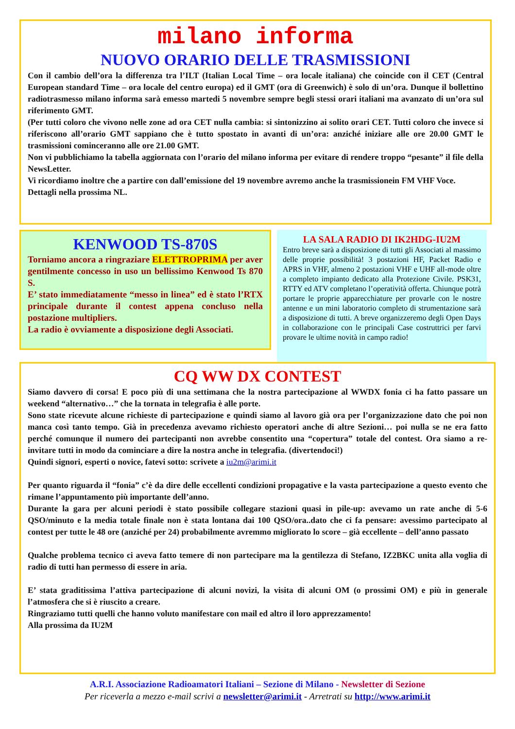milano informa
NUOVO ORARIO DELLE TRASMISSIONI
Con il cambio dell’ora la differenza tra l’ILT (Italian Local Time – ora locale italiana) che coincide con il CET (Central European standard Time – ora locale del centro europa) ed il GMT (ora di Greenwich) è solo di un’ora. Dunque il bollettino radiotrasmesso milano informa sarà emesso martedi 5 novembre sempre begli stessi orari italiani ma avanzato di un’ora sul riferimento GMT.
(Per tutti coloro che vivono nelle zone ad ora CET nulla cambia: si sintonizzino ai solito orari CET. Tutti coloro che invece si riferiscono all’orario GMT sappiano che è tutto spostato in avanti di un’ora: anziché iniziare alle ore 20.00 GMT le trasmissioni cominceranno alle ore 21.00 GMT.
Non vi pubblichiamo la tabella aggiornata con l’orario del milano informa per evitare di rendere troppo “pesante” il file della NewsLetter.
Vi ricordiamo inoltre che a partire con dall’emissione del 19 novembre avremo anche la trasmissionein FM VHF Voce.
Dettagli nella prossima NL.
KENWOOD TS-870S
Torniamo ancora a ringraziare ELETTROPRIMA per aver gentilmente concesso in uso un bellissimo Kenwood Ts 870 S.
E’ stato immediatamente “messo in linea” ed è stato l’RTX principale durante il contest appena concluso nella postazione multipliers.
La radio è ovviamente a disposizione degli Associati.
LA SALA RADIO DI IK2HDG-IU2M
Entro breve sarà a disposizione di tutti gli Associati al massimo delle proprie possibilità! 3 postazioni HF, Packet Radio e APRS in VHF, almeno 2 postazioni VHF e UHF all-mode oltre a completo impianto dedicato alla Protezione Civile. PSK31, RTTY ed ATV completano l’operatività offerta. Chiunque potrà portare le proprie apparecchiature per provarle con le nostre antenne e un mini laboratorio completo di strumentazione sarà a disposizione di tutti. A breve organizzeremo degli Open Days in collaborazione con le principali Case costruttrici per farvi provare le ultime novità in campo radio!
CQ WW DX CONTEST
Siamo davvero di corsa! E poco più di una settimana che la nostra partecipazione al WWDX fonia ci ha fatto passare un weekend “alternativo…” che la tornata in telegrafia è alle porte.
Sono state ricevute alcune richieste di partecipazione e quindi siamo al lavoro già ora per l’organizzazione dato che poi non manca così tanto tempo. Già in precedenza avevamo richiesto operatori anche di altre Sezioni… poi nulla se ne era fatto perché comunque il numero dei partecipanti non avrebbe consentito una “copertura” totale del contest. Ora siamo a re-invitare tutti in modo da cominciare a dire la nostra anche in telegrafia. (divertendoci!)
Quindi signori, esperti o novice, fatevi sotto: scrivete a iu2m@arimi.it
Per quanto riguarda il “fonia” c’è da dire delle eccellenti condizioni propagative e la vasta partecipazione a questo evento che rimane l’appuntamento più importante dell’anno.
Durante la gara per alcuni periodi è stato possibile collegare stazioni quasi in pile-up: avevamo un rate anche di 5-6 QSO/minuto e la media totale finale non è stata lontana dai 100 QSO/ora..dato che ci fa pensare: avessimo partecipato al contest per tutte le 48 ore (anziché per 24) probabilmente avremmo migliorato lo score – già eccellente – dell’anno passato
Qualche problema tecnico ci aveva fatto temere di non partecipare ma la gentilezza di Stefano, IZ2BKC unita alla voglia di radio di tutti han permesso di essere in aria.
E’ stata graditissima l’attiva partecipazione di alcuni novizi, la visita di alcuni OM (o prossimi OM) e più in generale l’atmosfera che si è riuscito a creare.
Ringraziamo tutti quelli che hanno voluto manifestare con mail ed altro il loro apprezzamento!
Alla prossima da IU2M
A.R.I. Associazione Radioamatori Italiani – Sezione di Milano - Newsletter di Sezione
Per riceverla a mezzo e-mail scrivi a newsletter@arimi.it - Arretrati su http://www.arimi.it